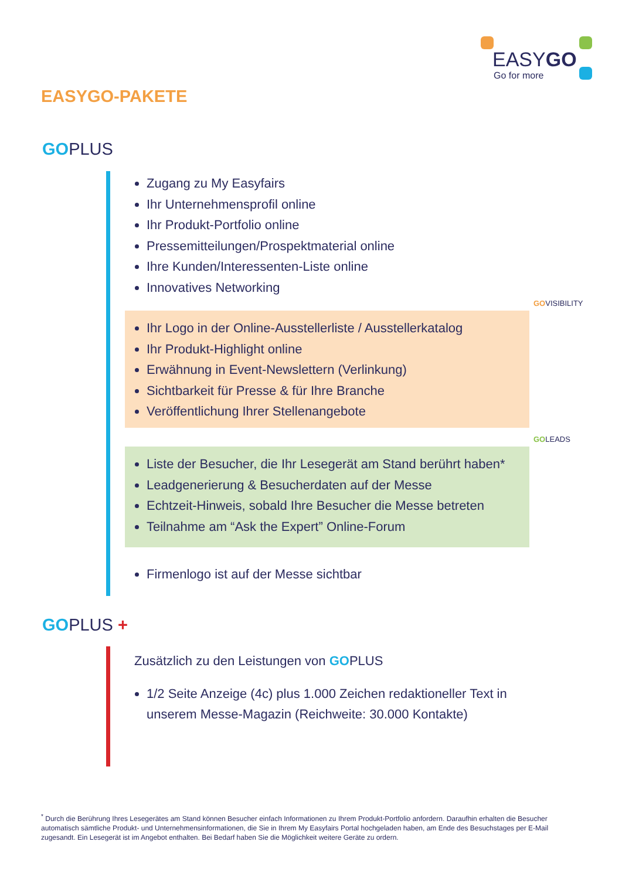EASYGO
Go for more
EASYGO-PAKETE
GOPLUS
Zugang zu My Easyfairs
Ihr Unternehmensprofil online
Ihr Produkt-Portfolio online
Pressemitteilungen/Prospektmaterial online
Ihre Kunden/Interessenten-Liste online
Innovatives Networking
GOVISIBILITY
Ihr Logo in der Online-Ausstellerliste / Ausstellerkatalog
Ihr Produkt-Highlight online
Erwähnung in Event-Newslettern (Verlinkung)
Sichtbarkeit für Presse & für Ihre Branche
Veröffentlichung Ihrer Stellenangebote
GOLEADS
Liste der Besucher, die Ihr Lesegerät am Stand berührt haben*
Leadgenerierung & Besucherdaten auf der Messe
Echtzeit-Hinweis, sobald Ihre Besucher die Messe betreten
Teilnahme am “Ask the Expert” Online-Forum
Firmenlogo ist auf der Messe sichtbar
GOPLUS +
Zusätzlich zu den Leistungen von GOPLUS
1/2 Seite Anzeige (4c) plus 1.000 Zeichen redaktioneller Text in unserem Messe-Magazin (Reichweite: 30.000 Kontakte)
<sup>*</sup> Durch die Berührung Ihres Lesegerätes am Stand können Besucher einfach Informationen zu Ihrem Produkt-Portfolio anfordern. Daraufhin erhalten die Besucher automatisch sämtliche Produkt- und Unternehmensinformationen, die Sie in Ihrem My Easyfairs Portal hochgeladen haben, am Ende des Besuchstages per E-Mail zugesandt. Ein Lesegerät ist im Angebot enthalten. Bei Bedarf haben Sie die Möglichkeit weitere Geräte zu ordern.